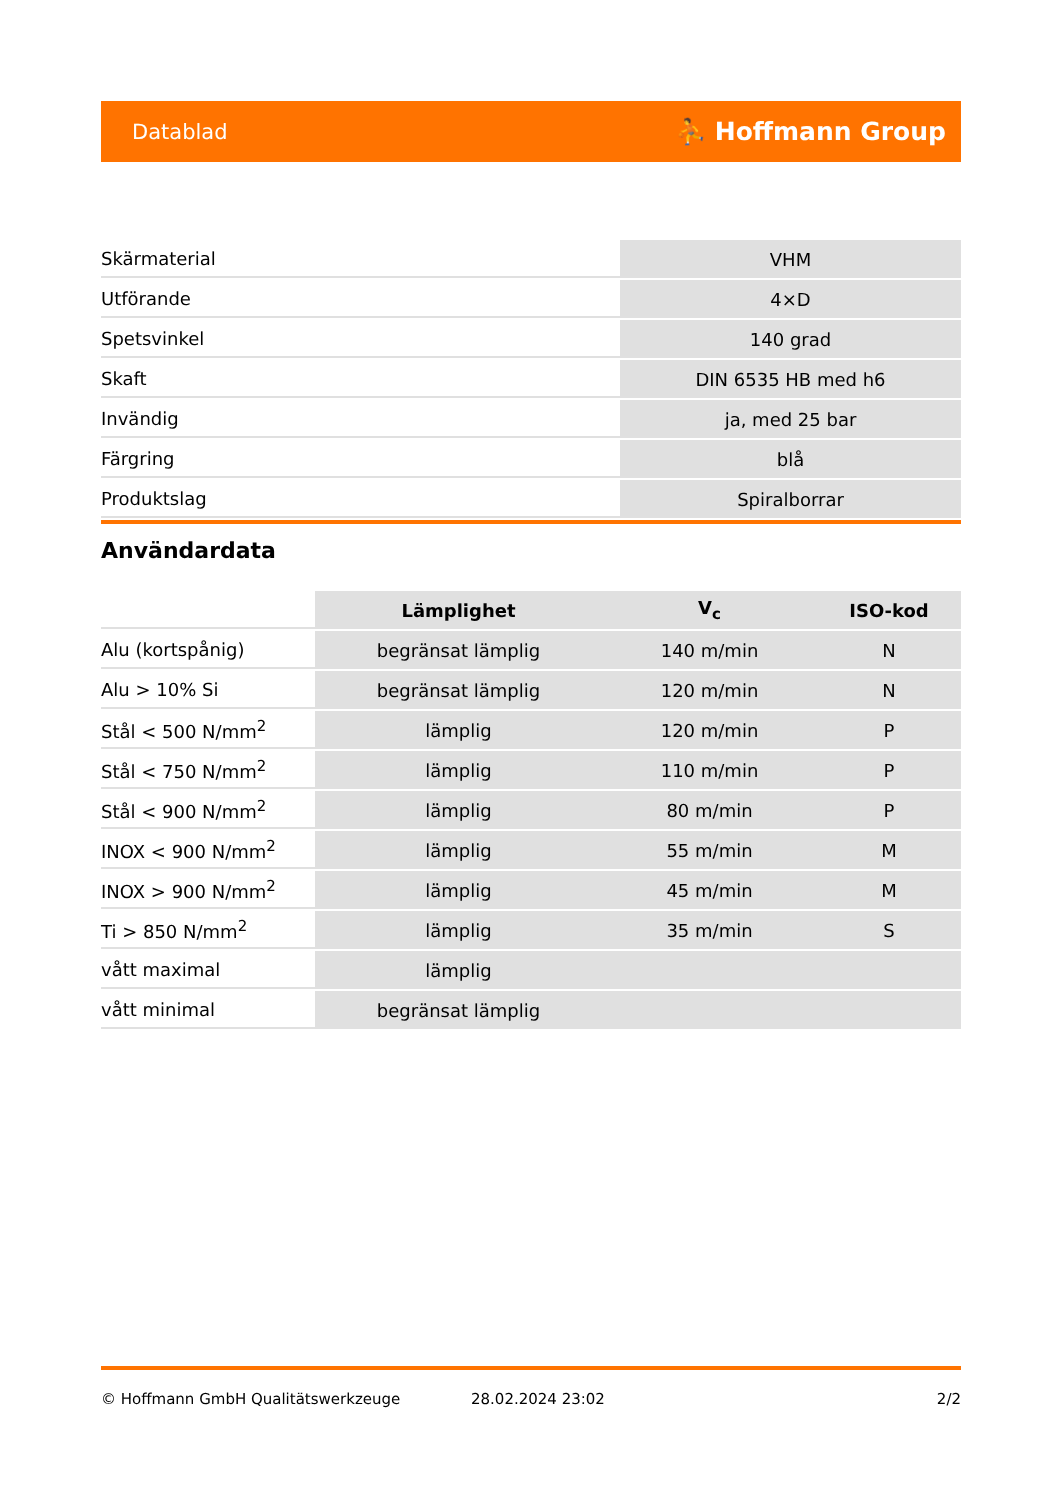Datablad ⛹ Hoffmann Group
| Skärmaterial | VHM |
| Utförande | 4×D |
| Spetsvinkel | 140 grad |
| Skaft | DIN 6535 HB med h6 |
| Invändig | ja, med 25 bar |
| Färgring | blå |
| Produktslag | Spiralborrar |
Användardata
| | Lämplighet | V<sub>c</sub> | ISO-kod |
| --- | --- | --- | --- |
| Alu (kortspånig) | begränsat lämplig | 140 m/min | N |
| Alu > 10% Si | begränsat lämplig | 120 m/min | N |
| Stål < 500 N/mm<sup>2</sup> | lämplig | 120 m/min | P |
| Stål < 750 N/mm<sup>2</sup> | lämplig | 110 m/min | P |
| Stål < 900 N/mm<sup>2</sup> | lämplig | 80 m/min | P |
| INOX < 900 N/mm<sup>2</sup> | lämplig | 55 m/min | M |
| INOX > 900 N/mm<sup>2</sup> | lämplig | 45 m/min | M |
| Ti > 850 N/mm<sup>2</sup> | lämplig | 35 m/min | S |
| vått maximal | lämplig | | |
| vått minimal | begränsat lämplig | | |
© Hoffmann GmbH Qualitätswerkzeuge 28.02.2024 23:02 2/2